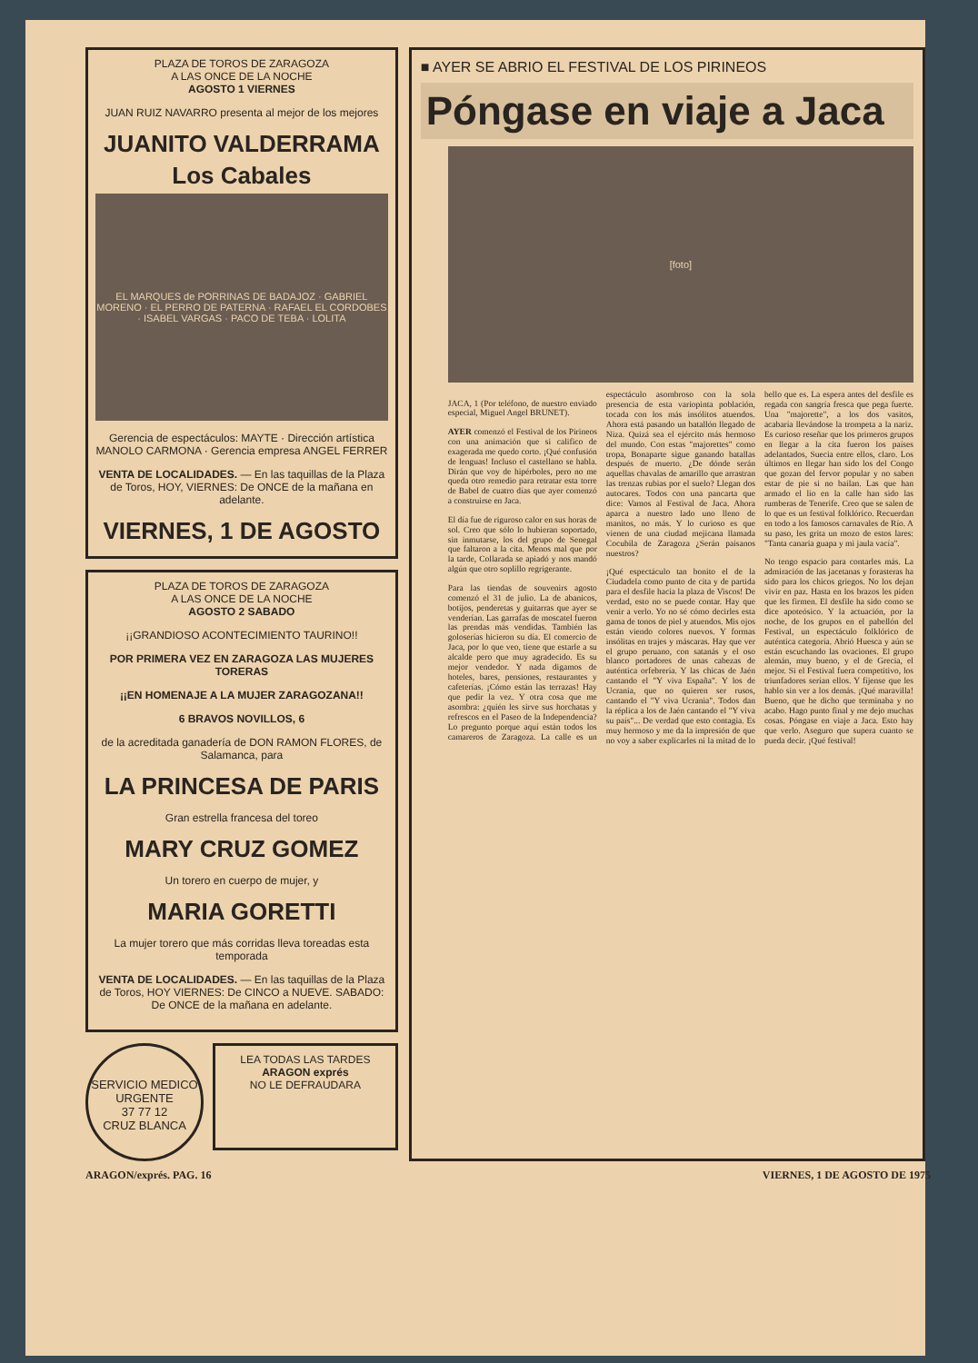PLAZA DE TOROS DE ZARAGOZA
A LAS ONCE DE LA NOCHE
AGOSTO 1 VIERNES
JUAN RUIZ NAVARRO presenta al mejor de los mejores
JUANITO VALDERRAMA
Los Cabales
EL MARQUES de PORRINAS DE BADAJOZ · GABRIEL MORENO · EL PERRO DE PATERNA · RAFAEL EL CORDOBES · ISABEL VARGAS · PACO DE TEBA · LOLITA
Gerencia de espectáculos: MAYTE · Dirección artística MANOLO CARMONA · Gerencia empresa ANGEL FERRER
VENTA DE LOCALIDADES. — En las taquillas de la Plaza de Toros, HOY, VIERNES: De ONCE de la mañana en adelante.
VIERNES, 1 DE AGOSTO
PLAZA DE TOROS DE ZARAGOZA
A LAS ONCE DE LA NOCHE
AGOSTO 2 SABADO
¡¡GRANDIOSO ACONTECIMIENTO TAURINO!!
POR PRIMERA VEZ EN ZARAGOZA LAS MUJERES TORERAS
¡¡EN HOMENAJE A LA MUJER ZARAGOZANA!!
6 BRAVOS NOVILLOS, 6
de la acreditada ganadería de DON RAMON FLORES, de Salamanca, para
LA PRINCESA DE PARIS
Gran estrella francesa del toreo
MARY CRUZ GOMEZ
Un torero en cuerpo de mujer, y
MARIA GORETTI
La mujer torero que más corridas lleva toreadas esta temporada
VENTA DE LOCALIDADES. — En las taquillas de la Plaza de Toros, HOY VIERNES: De CINCO a NUEVE. SABADO: De ONCE de la mañana en adelante.
SERVICIO MEDICO URGENTE
37 77 12
CRUZ BLANCA
LEA TODAS LAS TARDES
ARAGON exprés
NO LE DEFRAUDARA
■ AYER SE ABRIO EL FESTIVAL DE LOS PIRINEOS
Póngase en viaje a Jaca
[foto]
JACA, 1 (Por teléfono, de nuestro enviado especial, Miguel Angel BRUNET).
AYER comenzó el Festival de los Pirineos con una animación que si califico de exagerada me quedo corto. ¡Qué confusión de lenguas! Incluso el castellano se habla. Dirán que voy de hipérboles, pero no me queda otro remedio para retratar esta torre de Babel de cuatro días que ayer comenzó a construirse en Jaca.
El día fue de riguroso calor en sus horas de sol. Creo que sólo lo hubieran soportado, sin inmutarse, los del grupo de Senegal que faltaron a la cita. Menos mal que por la tarde, Collarada se apiadó y nos mandó algún que otro soplillo regrigerante.
Para las tiendas de souvenirs agosto comenzó el 31 de julio. La de abanicos, botijos, penderetas y guitarras que ayer se venderían. Las garrafas de moscatel fueron las prendas más vendidas. También las goloserías hicieron su día. El comercio de Jaca, por lo que veo, tiene que estarle a su alcalde pero que muy agradecido. Es su mejor vendedor. Y nada digamos de hoteles, bares, pensiones, restaurantes y cafeterías. ¡Cómo están las terrazas! Hay que pedir la vez. Y otra cosa que me asombra: ¿quién les sirve sus horchatas y refrescos en el Paseo de la Independencia? Lo pregunto porque aquí están todos los camareros de Zaragoza. La calle es un espectáculo asombroso con la sola presencia de esta variopinta población, tocada con los más insólitos atuendos. Ahora está pasando un batallón llegado de Niza. Quizá sea el ejército más hermoso del mundo. Con estas "majorettes" como tropa, Bonaparte sigue ganando batallas después de muerto. ¿De dónde serán aquellas chavalas de amarillo que arrastran las trenzas rubias por el suelo? Llegan dos autocares. Todos con una pancarta que dice: Vamos al Festival de Jaca. Ahora aparca a nuestro lado uno lleno de manitos, no más. Y lo curioso es que vienen de una ciudad mejicana llamada Cocubila de Zaragoza ¿Serán paisanos nuestros?
¡Qué espectáculo tan bonito el de la Ciudadela como punto de cita y de partida para el desfile hacia la plaza de Viscos! De verdad, esto no se puede contar. Hay que venir a verlo. Yo no sé cómo decirles esta gama de tonos de piel y atuendos. Mis ojos están viendo colores nuevos. Y formas insólitas en trajes y máscaras. Hay que ver el grupo peruano, con satanás y el oso blanco portadores de unas cabezas de auténtica orfebrería. Y las chicas de Jaén cantando el "Y viva España". Y los de Ucrania, que no quieren ser rusos, cantando el "Y viva Ucrania". Todos dan la réplica a los de Jaén cantando el "Y viva su país"... De verdad que esto contagia. Es muy hermoso y me da la impresión de que no voy a saber explicarles ni la mitad de lo bello que es. La espera antes del desfile es regada con sangría fresca que pega fuerte. Una "majorette", a los dos vasitos, acabaría llevándose la trompeta a la nariz. Es curioso reseñar que los primeros grupos en llegar a la cita fueron los países adelantados, Suecia entre ellos, claro. Los últimos en llegar han sido los del Congo que gozan del fervor popular y no saben estar de pie si no bailan. Las que han armado el lío en la calle han sido las rumberas de Tenerife. Creo que se salen de lo que es un festival folklórico. Recuerdan en todo a los famosos carnavales de Río. A su paso, les grita un mozo de estos lares: "Tanta canaria guapa y mi jaula vacía".
No tengo espacio para contarles más. La admiración de las jacetanas y forasteras ha sido para los chicos griegos. No los dejan vivir en paz. Hasta en los brazos les piden que les firmen. El desfile ha sido como se dice apoteósico. Y la actuación, por la noche, de los grupos en el pabellón del Festival, un espectáculo folklórico de auténtica categoría. Abrió Huesca y aún se están escuchando las ovaciones. El grupo alemán, muy bueno, y el de Grecia, el mejor. Si el Festival fuera competitivo, los triunfadores serían ellos. Y fíjense que les hablo sin ver a los demás. ¡Qué maravilla! Bueno, que he dicho que terminaba y no acabo. Hago punto final y me dejo muchas cosas. Póngase en viaje a Jaca. Esto hay que verlo. Aseguro que supera cuanto se pueda decir. ¡Qué festival!
ARAGON/exprés. PAG. 16 VIERNES, 1 DE AGOSTO DE 1975